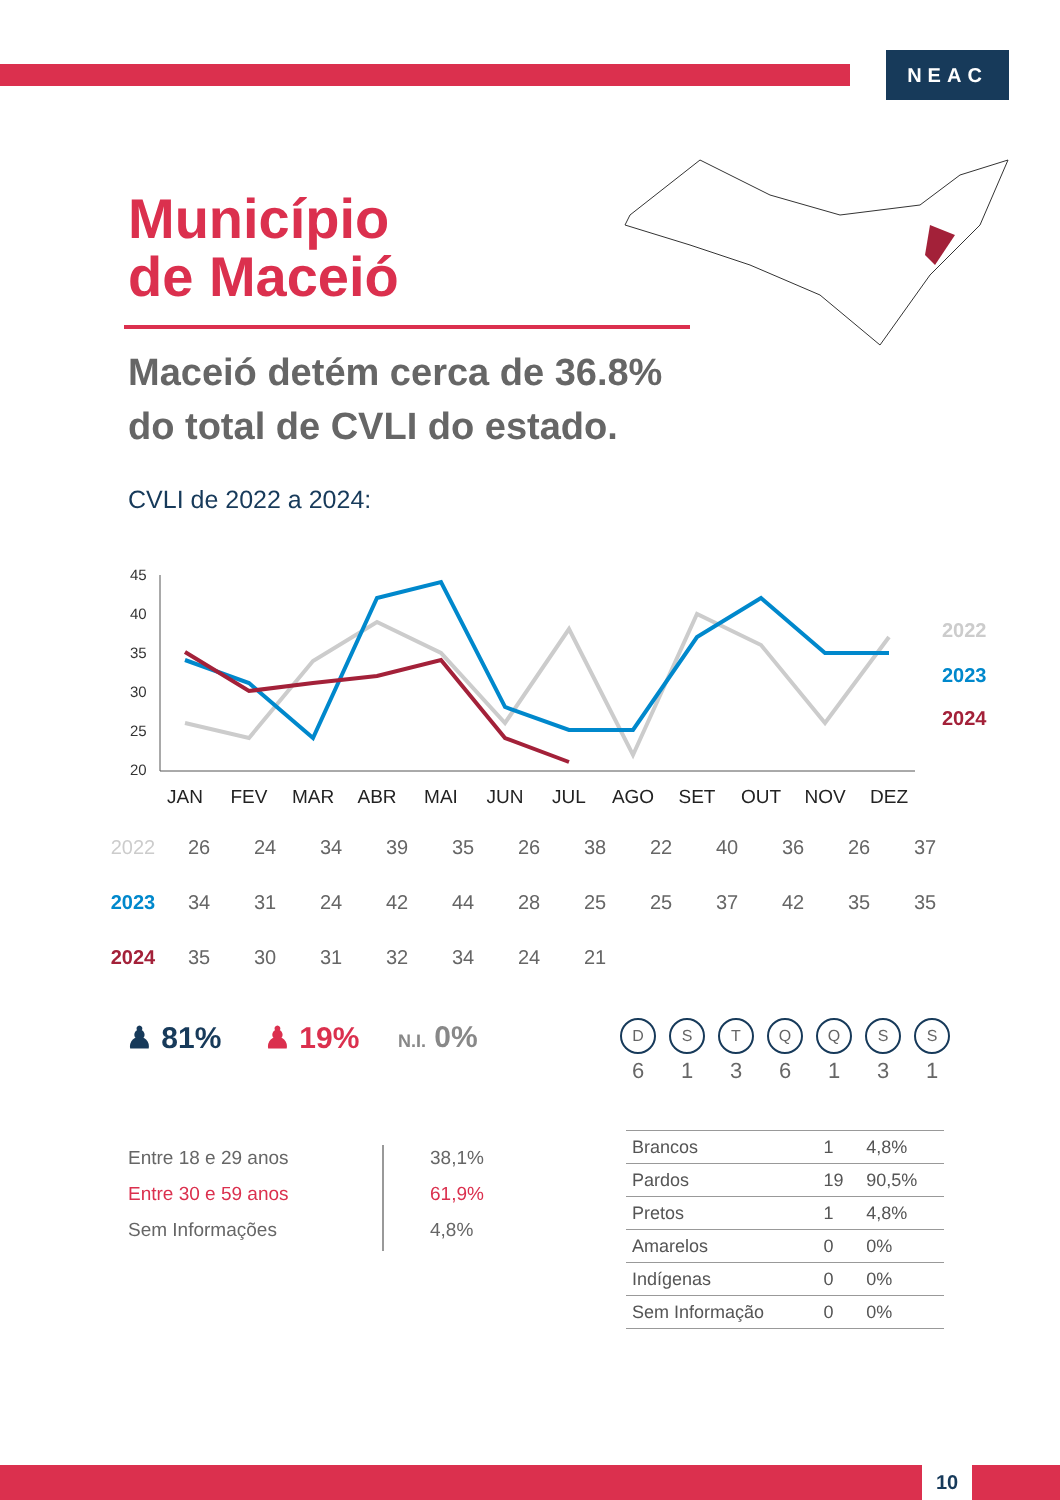NEAC
Município
de Maceió
Maceió detém cerca de 36.8%
do total de CVLI do estado.
CVLI de 2022 a 2024:
45
40
35
30
25
20
JAN
FEV
MAR
ABR
MAI
JUN
JUL
AGO
SET
OUT
NOV
DEZ
2022
2023
2024
| 2022 | 26 | 24 | 34 | 39 | 35 | 26 | 38 | 22 | 40 | 36 | 26 | 37 |
| 2023 | 34 | 31 | 24 | 42 | 44 | 28 | 25 | 25 | 37 | 42 | 35 | 35 |
| 2024 | 35 | 30 | 31 | 32 | 34 | 24 | 21 | | | | | |
♟ 81% ♟ 19% N.I. 0%
Entre 18 e 29 anos
Entre 30 e 59 anos
Sem Informações
38,1%
61,9%
4,8%
D
6
S
1
T
3
Q
6
Q
1
S
3
S
1
| Brancos | 1 | 4,8% |
| Pardos | 19 | 90,5% |
| Pretos | 1 | 4,8% |
| Amarelos | 0 | 0% |
| Indígenas | 0 | 0% |
| Sem Informação | 0 | 0% |
10